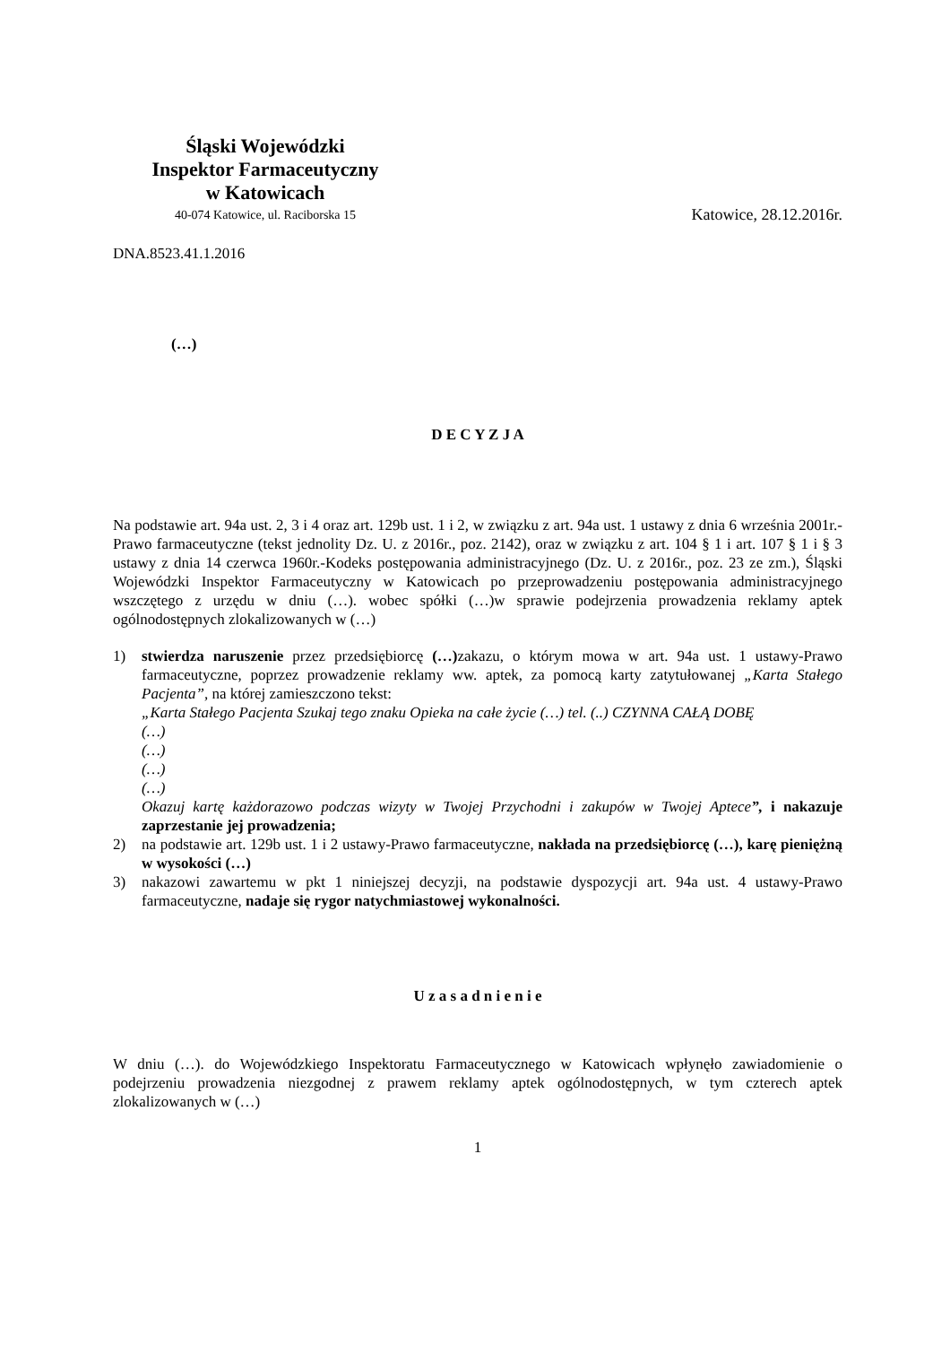Śląski Wojewódzki
Inspektor Farmaceutyczny
w Katowicach
40-074 Katowice, ul. Raciborska 15
Katowice, 28.12.2016r.
DNA.8523.41.1.2016
(…)
D E C Y Z J A
Na podstawie art. 94a ust. 2, 3 i 4 oraz art. 129b ust. 1 i 2, w związku z art. 94a ust. 1 ustawy z dnia 6 września 2001r.-Prawo farmaceutyczne (tekst jednolity Dz. U. z 2016r., poz. 2142), oraz w związku z art. 104 § 1 i art. 107 § 1 i § 3 ustawy z dnia 14 czerwca 1960r.-Kodeks postępowania administracyjnego (Dz. U. z 2016r., poz. 23 ze zm.), Śląski Wojewódzki Inspektor Farmaceutyczny w Katowicach po przeprowadzeniu postępowania administracyjnego wszczętego z urzędu w dniu (…). wobec spółki (…)w sprawie podejrzenia prowadzenia reklamy aptek ogólnodostępnych zlokalizowanych w (…)
1) stwierdza naruszenie przez przedsiębiorcę (…) zakazu, o którym mowa w art. 94a ust. 1 ustawy-Prawo farmaceutyczne, poprzez prowadzenie reklamy ww. aptek, za pomocą karty zatytułowanej „Karta Stałego Pacjenta”, na której zamieszczono tekst:
„Karta Stałego Pacjenta Szukaj tego znaku Opieka na całe życie (…) tel. (..) CZYNNA CAŁĄ DOBĘ
(…)
(…)
(…)
(…)
Okazuj kartę każdorazowo podczas wizyty w Twojej Przychodni i zakupów w Twojej Aptece”, i nakazuje zaprzestanie jej prowadzenia;
2) na podstawie art. 129b ust. 1 i 2 ustawy-Prawo farmaceutyczne, nakłada na przedsiębiorcę (…), karę pieniężną w wysokości (…)
3) nakazowi zawartemu w pkt 1 niniejszej decyzji, na podstawie dyspozycji art. 94a ust. 4 ustawy-Prawo farmaceutyczne, nadaje się rygor natychmiastowej wykonalności.
U z a s a d n i e n i e
W dniu (…). do Wojewódzkiego Inspektoratu Farmaceutycznego w Katowicach wpłynęło zawiadomienie o podejrzeniu prowadzenia niezgodnej z prawem reklamy aptek ogólnodostępnych, w tym czterech aptek zlokalizowanych w (…)
1